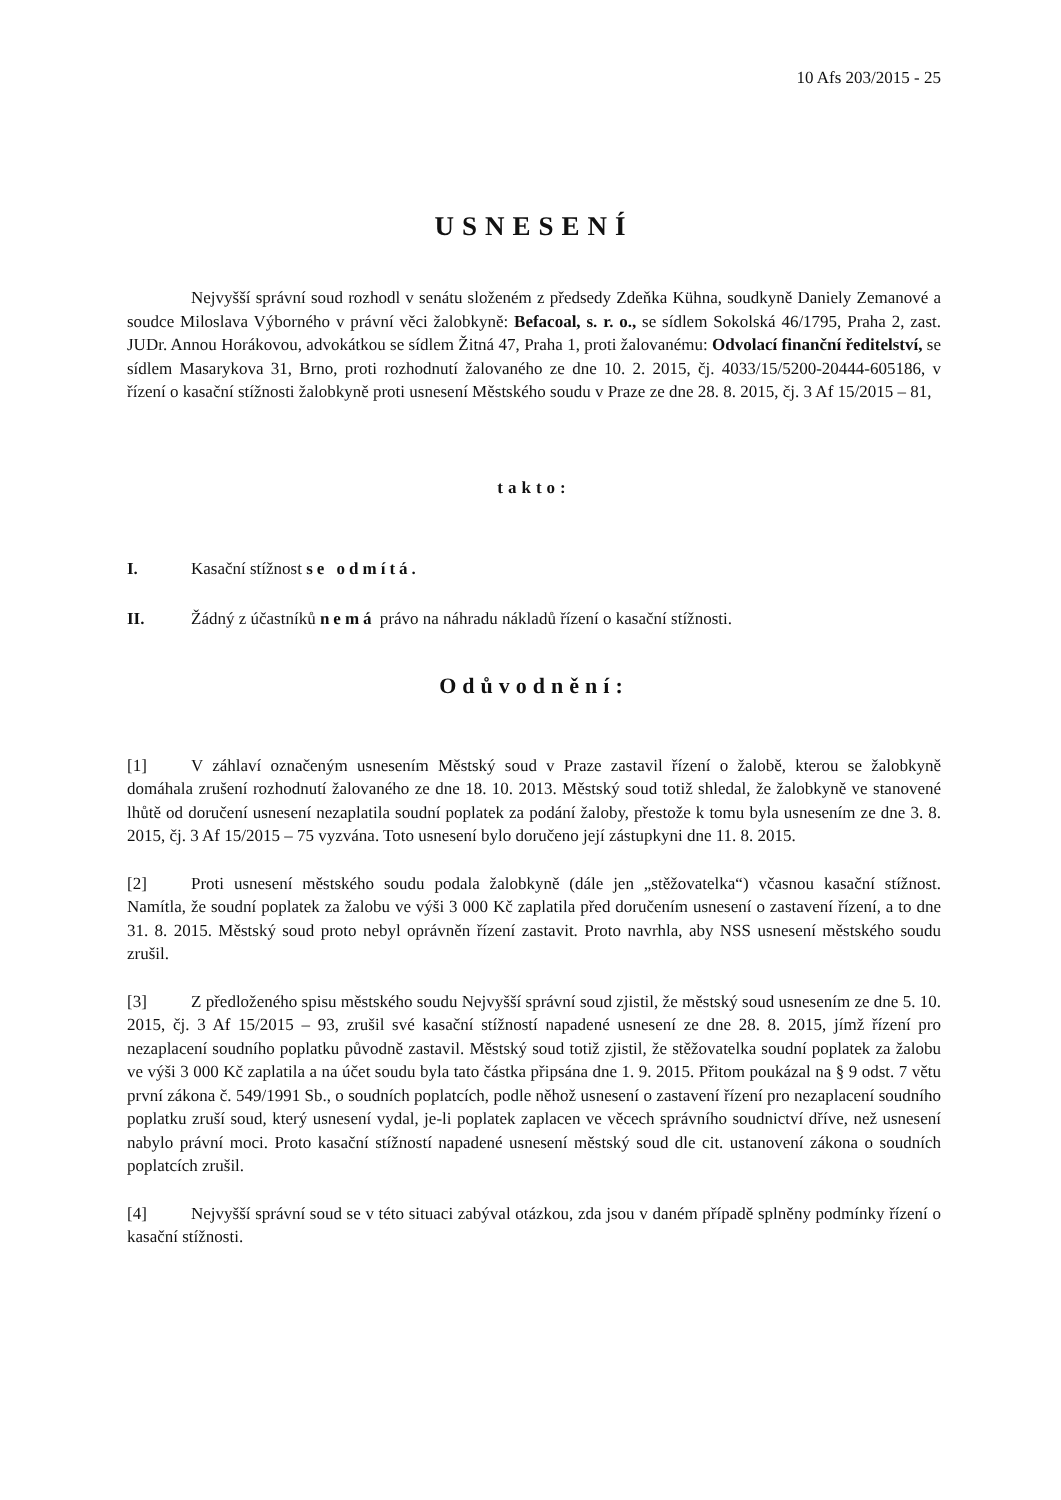10 Afs 203/2015 - 25
USNESENÍ
Nejvyšší správní soud rozhodl v senátu složeném z předsedy Zdeňka Kühna, soudkyně Daniely Zemanové a soudce Miloslava Výborného v právní věci žalobkyně: Befacoal, s. r. o., se sídlem Sokolská 46/1795, Praha 2, zast. JUDr. Annou Horákovou, advokátkou se sídlem Žitná 47, Praha 1, proti žalovanému: Odvolací finanční ředitelství, se sídlem Masarykova 31, Brno, proti rozhodnutí žalovaného ze dne 10. 2. 2015, čj. 4033/15/5200-20444-605186, v řízení o kasační stížnosti žalobkyně proti usnesení Městského soudu v Praze ze dne 28. 8. 2015, čj. 3 Af 15/2015 – 81,
takto:
I. Kasační stížnost se odmítá.
II. Žádný z účastníků nemá právo na náhradu nákladů řízení o kasační stížnosti.
Odůvodnění:
[1] V záhlaví označeným usnesením Městský soud v Praze zastavil řízení o žalobě, kterou se žalobkyně domáhala zrušení rozhodnutí žalovaného ze dne 18. 10. 2013. Městský soud totiž shledal, že žalobkyně ve stanovené lhůtě od doručení usnesení nezaplatila soudní poplatek za podání žaloby, přestože k tomu byla usnesením ze dne 3. 8. 2015, čj. 3 Af 15/2015 – 75 vyzvána. Toto usnesení bylo doručeno její zástupkyni dne 11. 8. 2015.
[2] Proti usnesení městského soudu podala žalobkyně (dále jen „stěžovatelka“) včasnou kasační stížnost. Namítla, že soudní poplatek za žalobu ve výši 3 000 Kč zaplatila před doručením usnesení o zastavení řízení, a to dne 31. 8. 2015. Městský soud proto nebyl oprávněn řízení zastavit. Proto navrhla, aby NSS usnesení městského soudu zrušil.
[3] Z předloženého spisu městského soudu Nejvyšší správní soud zjistil, že městský soud usnesením ze dne 5. 10. 2015, čj. 3 Af 15/2015 – 93, zrušil své kasační stížností napadené usnesení ze dne 28. 8. 2015, jímž řízení pro nezaplacení soudního poplatku původně zastavil. Městský soud totiž zjistil, že stěžovatelka soudní poplatek za žalobu ve výši 3 000 Kč zaplatila a na účet soudu byla tato částka připsána dne 1. 9. 2015. Přitom poukázal na § 9 odst. 7 větu první zákona č. 549/1991 Sb., o soudních poplatcích, podle něhož usnesení o zastavení řízení pro nezaplacení soudního poplatku zruší soud, který usnesení vydal, je-li poplatek zaplacen ve věcech správního soudnictví dříve, než usnesení nabylo právní moci. Proto kasační stížností napadené usnesení městský soud dle cit. ustanovení zákona o soudních poplatcích zrušil.
[4] Nejvyšší správní soud se v této situaci zabýval otázkou, zda jsou v daném případě splněny podmínky řízení o kasační stížnosti.